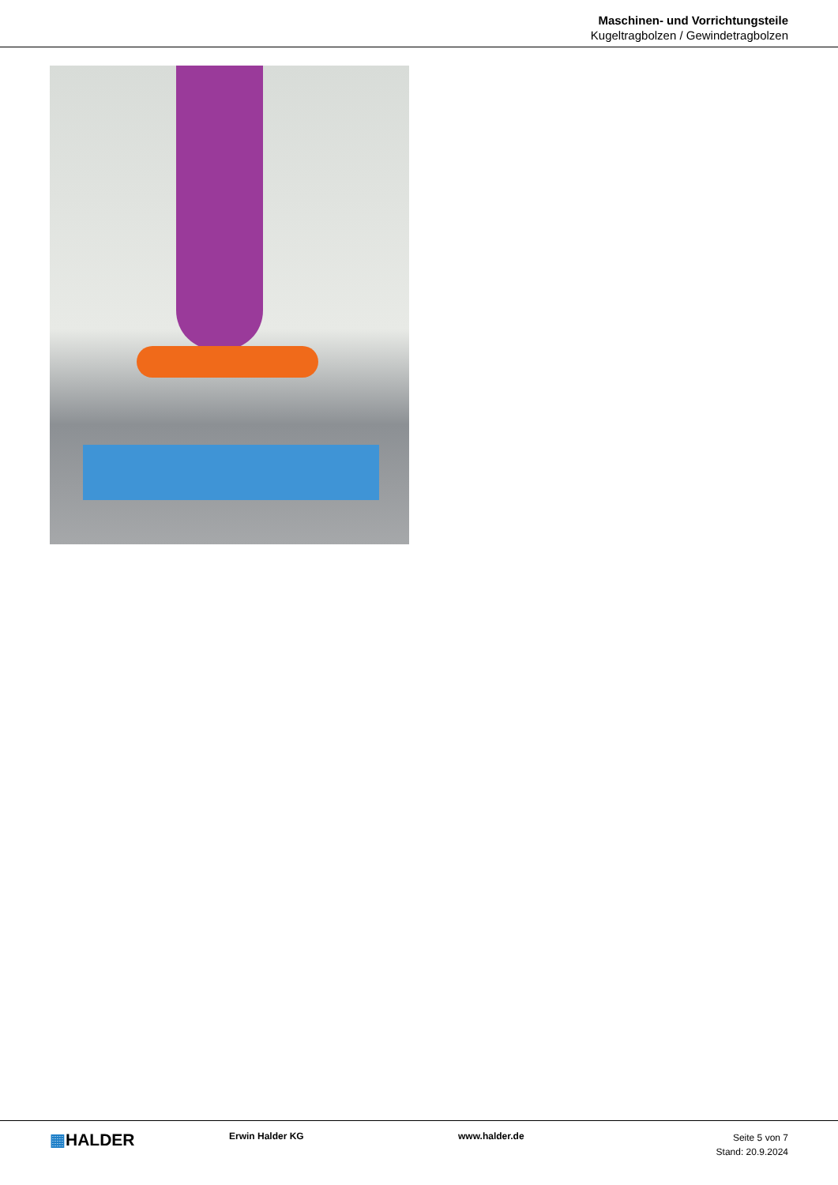Maschinen- und Vorrichtungsteile
Kugeltragbolzen / Gewindetragbolzen
▦HALDER
Erwin Halder KG www.halder.de
Seite 5 von 7
Stand: 20.9.2024